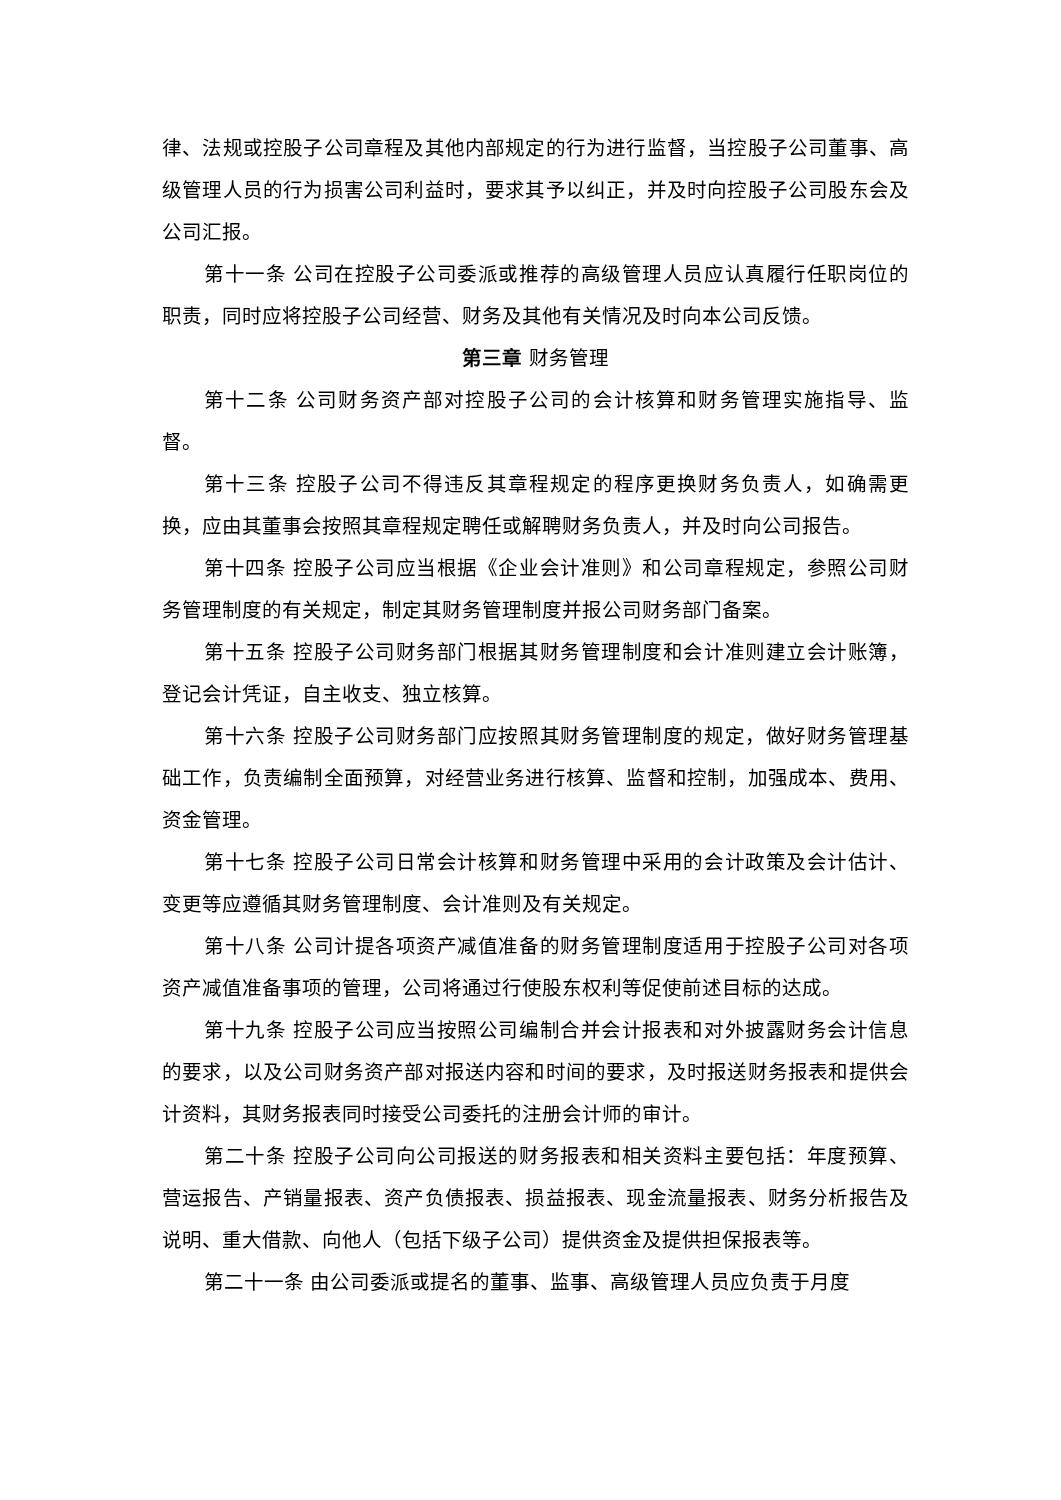律、法规或控股子公司章程及其他内部规定的行为进行监督，当控股子公司董事、高级管理人员的行为损害公司利益时，要求其予以纠正，并及时向控股子公司股东会及公司汇报。
第十一条 公司在控股子公司委派或推荐的高级管理人员应认真履行任职岗位的职责，同时应将控股子公司经营、财务及其他有关情况及时向本公司反馈。
第三章 财务管理
第十二条 公司财务资产部对控股子公司的会计核算和财务管理实施指导、监督。
第十三条 控股子公司不得违反其章程规定的程序更换财务负责人，如确需更换，应由其董事会按照其章程规定聘任或解聘财务负责人，并及时向公司报告。
第十四条 控股子公司应当根据《企业会计准则》和公司章程规定，参照公司财务管理制度的有关规定，制定其财务管理制度并报公司财务部门备案。
第十五条 控股子公司财务部门根据其财务管理制度和会计准则建立会计账簿，登记会计凭证，自主收支、独立核算。
第十六条 控股子公司财务部门应按照其财务管理制度的规定，做好财务管理基础工作，负责编制全面预算，对经营业务进行核算、监督和控制，加强成本、费用、资金管理。
第十七条 控股子公司日常会计核算和财务管理中采用的会计政策及会计估计、变更等应遵循其财务管理制度、会计准则及有关规定。
第十八条 公司计提各项资产减值准备的财务管理制度适用于控股子公司对各项资产减值准备事项的管理，公司将通过行使股东权利等促使前述目标的达成。
第十九条 控股子公司应当按照公司编制合并会计报表和对外披露财务会计信息的要求，以及公司财务资产部对报送内容和时间的要求，及时报送财务报表和提供会计资料，其财务报表同时接受公司委托的注册会计师的审计。
第二十条 控股子公司向公司报送的财务报表和相关资料主要包括：年度预算、营运报告、产销量报表、资产负债报表、损益报表、现金流量报表、财务分析报告及说明、重大借款、向他人（包括下级子公司）提供资金及提供担保报表等。
第二十一条 由公司委派或提名的董事、监事、高级管理人员应负责于月度